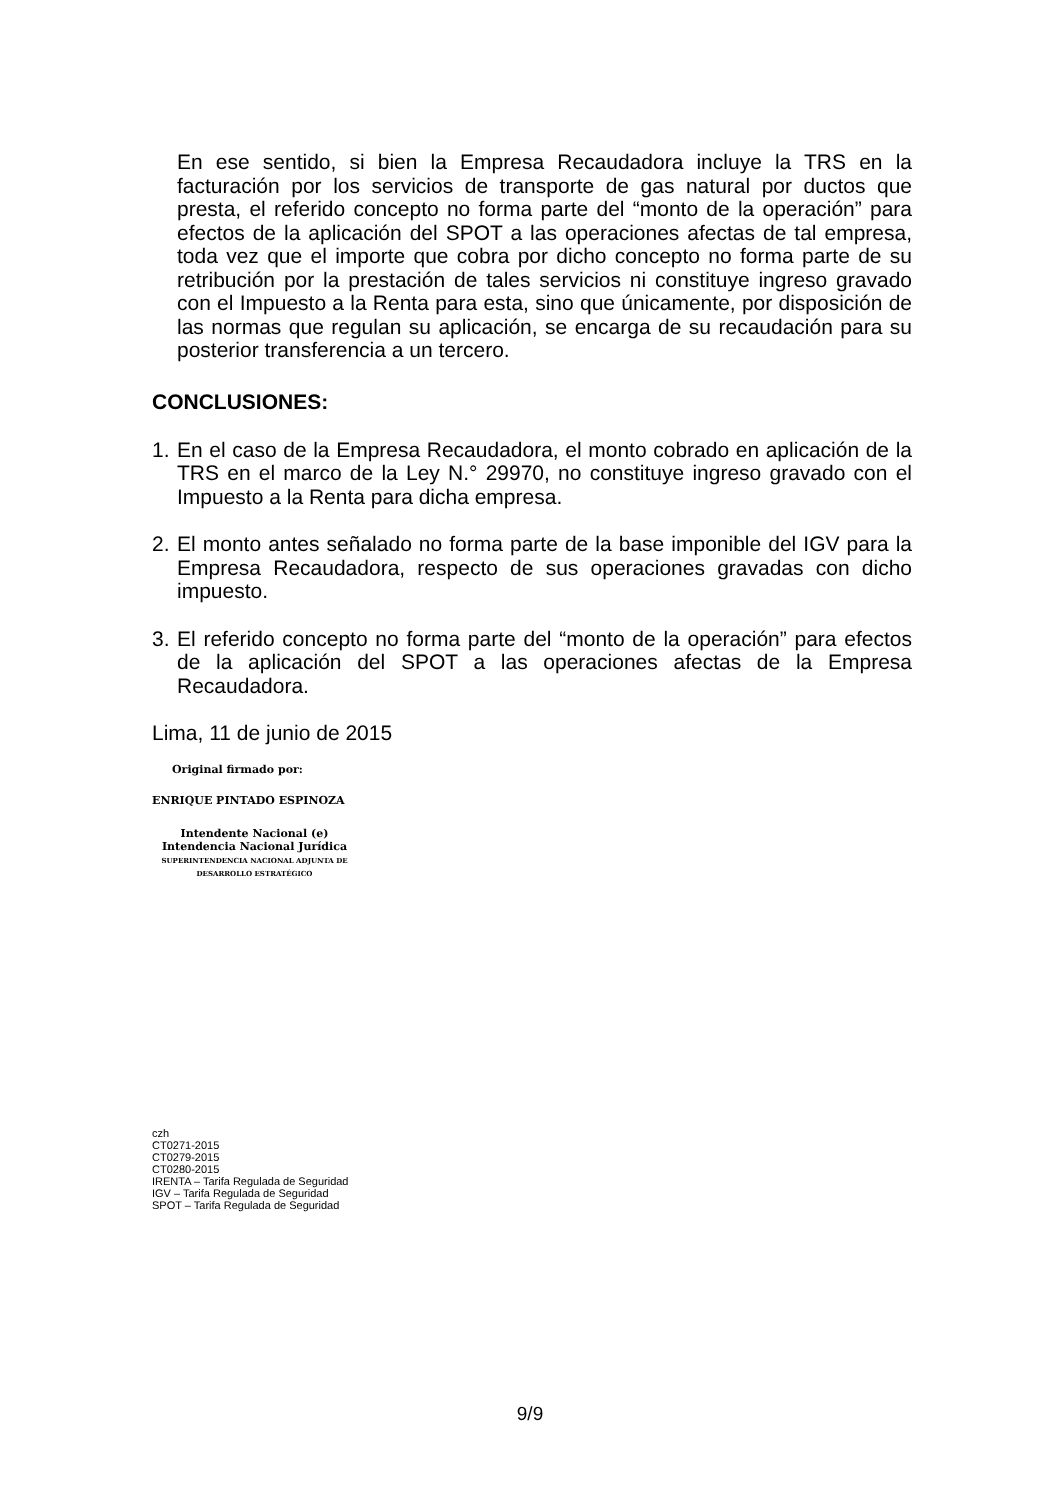En ese sentido, si bien la Empresa Recaudadora incluye la TRS en la facturación por los servicios de transporte de gas natural por ductos que presta, el referido concepto no forma parte del “monto de la operación” para efectos de la aplicación del SPOT a las operaciones afectas de tal empresa, toda vez que el importe que cobra por dicho concepto no forma parte de su retribución por la prestación de tales servicios ni constituye ingreso gravado con el Impuesto a la Renta para esta, sino que únicamente, por disposición de las normas que regulan su aplicación, se encarga de su recaudación para su posterior transferencia a un tercero.
CONCLUSIONES:
1.
En el caso de la Empresa Recaudadora, el monto cobrado en aplicación de la TRS en el marco de la Ley N.° 29970, no constituye ingreso gravado con el Impuesto a la Renta para dicha empresa.
2.
El monto antes señalado no forma parte de la base imponible del IGV para la Empresa Recaudadora, respecto de sus operaciones gravadas con dicho impuesto.
3.
El referido concepto no forma parte del “monto de la operación” para efectos de la aplicación del SPOT a las operaciones afectas de la Empresa Recaudadora.
Lima, 11 de junio de 2015
Original firmado por:
ENRIQUE PINTADO ESPINOZA
Intendente Nacional (e)
Intendencia Nacional Jurídica
SUPERINTENDENCIA NACIONAL ADJUNTA DE
DESARROLLO ESTRATÉGICO
czh
CT0271-2015
CT0279-2015
CT0280-2015
IRENTA – Tarifa Regulada de Seguridad
IGV – Tarifa Regulada de Seguridad
SPOT – Tarifa Regulada de Seguridad
9/9